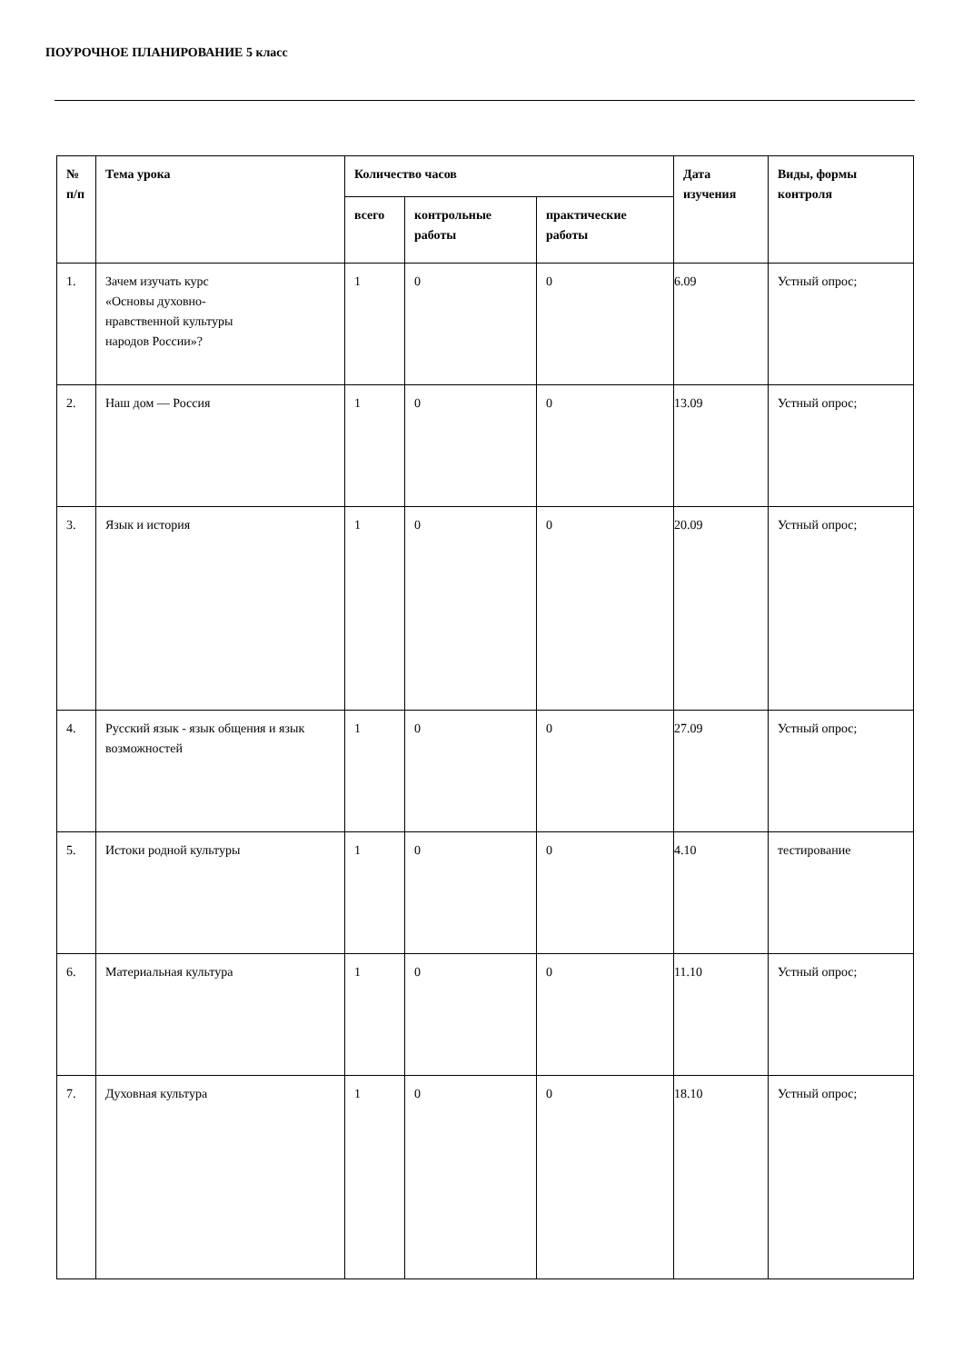ПОУРОЧНОЕ ПЛАНИРОВАНИЕ 5 класс
| № п/п | Тема урока | Количество часов | | | Дата изучения | Виды, формы контроля |
| --- | --- | --- | --- | --- | --- | --- |
| | | всего | контрольные работы | практические работы | | |
| 1. | Зачем изучать курс «Основы духовно- нравственной культуры народов России»? | 1 | 0 | 0 | 6.09 | Устный опрос; |
| 2. | Наш дом — Россия | 1 | 0 | 0 | 13.09 | Устный опрос; |
| 3. | Язык и история | 1 | 0 | 0 | 20.09 | Устный опрос; |
| 4. | Русский язык - язык общения и язык возможностей | 1 | 0 | 0 | 27.09 | Устный опрос; |
| 5. | Истоки родной культуры | 1 | 0 | 0 | 4.10 | тестирование |
| 6. | Материальная культура | 1 | 0 | 0 | 11.10 | Устный опрос; |
| 7. | Духовная культура | 1 | 0 | 0 | 18.10 | Устный опрос; |